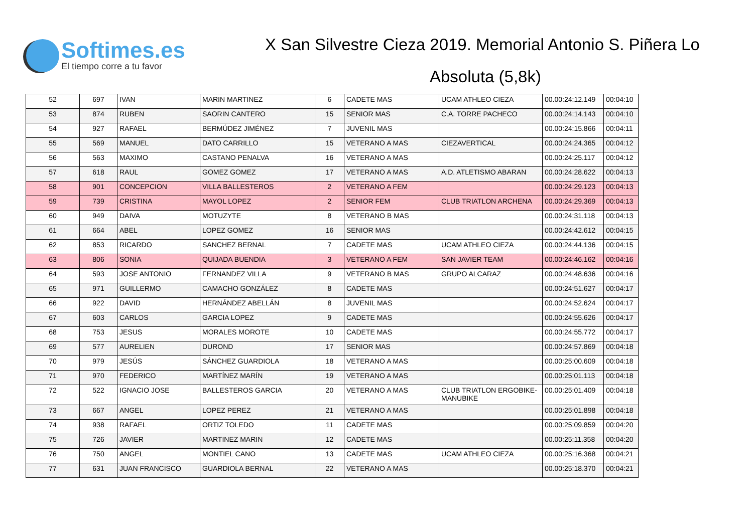Softimes.es
El tiempo corre a tu favor
X San Silvestre Cieza 2019. Memorial Antonio S. Piñera Lo
Absoluta (5,8k)
| 52 | 697 | IVAN | MARIN MARTINEZ | 6 | CADETE MAS | UCAM ATHLEO CIEZA | 00.00:24:12.149 | 00:04:10 |
| 53 | 874 | RUBEN | SAORIN CANTERO | 15 | SENIOR MAS | C.A. TORRE PACHECO | 00.00:24:14.143 | 00:04:10 |
| 54 | 927 | RAFAEL | BERMÚDEZ JIMÉNEZ | 7 | JUVENIL MAS | | 00.00:24:15.866 | 00:04:11 |
| 55 | 569 | MANUEL | DATO CARRILLO | 15 | VETERANO A MAS | CIEZAVERTICAL | 00.00:24:24.365 | 00:04:12 |
| 56 | 563 | MAXIMO | CASTANO PENALVA | 16 | VETERANO A MAS | | 00.00:24:25.117 | 00:04:12 |
| 57 | 618 | RAUL | GOMEZ GOMEZ | 17 | VETERANO A MAS | A.D. ATLETISMO ABARAN | 00.00:24:28.622 | 00:04:13 |
| 58 | 901 | CONCEPCION | VILLA BALLESTEROS | 2 | VETERANO A FEM | | 00.00:24:29.123 | 00:04:13 |
| 59 | 739 | CRISTINA | MAYOL LOPEZ | 2 | SENIOR FEM | CLUB TRIATLON ARCHENA | 00.00:24:29.369 | 00:04:13 |
| 60 | 949 | DAIVA | MOTUZYTE | 8 | VETERANO B MAS | | 00.00:24:31.118 | 00:04:13 |
| 61 | 664 | ABEL | LOPEZ GOMEZ | 16 | SENIOR MAS | | 00.00:24:42.612 | 00:04:15 |
| 62 | 853 | RICARDO | SANCHEZ BERNAL | 7 | CADETE MAS | UCAM ATHLEO CIEZA | 00.00:24:44.136 | 00:04:15 |
| 63 | 806 | SONIA | QUIJADA BUENDIA | 3 | VETERANO A FEM | SAN JAVIER TEAM | 00.00:24:46.162 | 00:04:16 |
| 64 | 593 | JOSE ANTONIO | FERNANDEZ VILLA | 9 | VETERANO B MAS | GRUPO ALCARAZ | 00.00:24:48.636 | 00:04:16 |
| 65 | 971 | GUILLERMO | CAMACHO GONZÁLEZ | 8 | CADETE MAS | | 00.00:24:51.627 | 00:04:17 |
| 66 | 922 | DAVID | HERNÁNDEZ ABELLÁN | 8 | JUVENIL MAS | | 00.00:24:52.624 | 00:04:17 |
| 67 | 603 | CARLOS | GARCIA LOPEZ | 9 | CADETE MAS | | 00.00:24:55.626 | 00:04:17 |
| 68 | 753 | JESUS | MORALES MOROTE | 10 | CADETE MAS | | 00.00:24:55.772 | 00:04:17 |
| 69 | 577 | AURELIEN | DUROND | 17 | SENIOR MAS | | 00.00:24:57.869 | 00:04:18 |
| 70 | 979 | JESÚS | SÁNCHEZ GUARDIOLA | 18 | VETERANO A MAS | | 00.00:25:00.609 | 00:04:18 |
| 71 | 970 | FEDERICO | MARTÍNEZ MARÍN | 19 | VETERANO A MAS | | 00.00:25:01.113 | 00:04:18 |
| 72 | 522 | IGNACIO JOSE | BALLESTEROS GARCIA | 20 | VETERANO A MAS | CLUB TRIATLON ERGOBIKE-MANUBIKE | 00.00:25:01.409 | 00:04:18 |
| 73 | 667 | ANGEL | LOPEZ PEREZ | 21 | VETERANO A MAS | | 00.00:25:01.898 | 00:04:18 |
| 74 | 938 | RAFAEL | ORTIZ TOLEDO | 11 | CADETE MAS | | 00.00:25:09.859 | 00:04:20 |
| 75 | 726 | JAVIER | MARTINEZ MARIN | 12 | CADETE MAS | | 00.00:25:11.358 | 00:04:20 |
| 76 | 750 | ANGEL | MONTIEL CANO | 13 | CADETE MAS | UCAM ATHLEO CIEZA | 00.00:25:16.368 | 00:04:21 |
| 77 | 631 | JUAN FRANCISCO | GUARDIOLA BERNAL | 22 | VETERANO A MAS | | 00.00:25:18.370 | 00:04:21 |